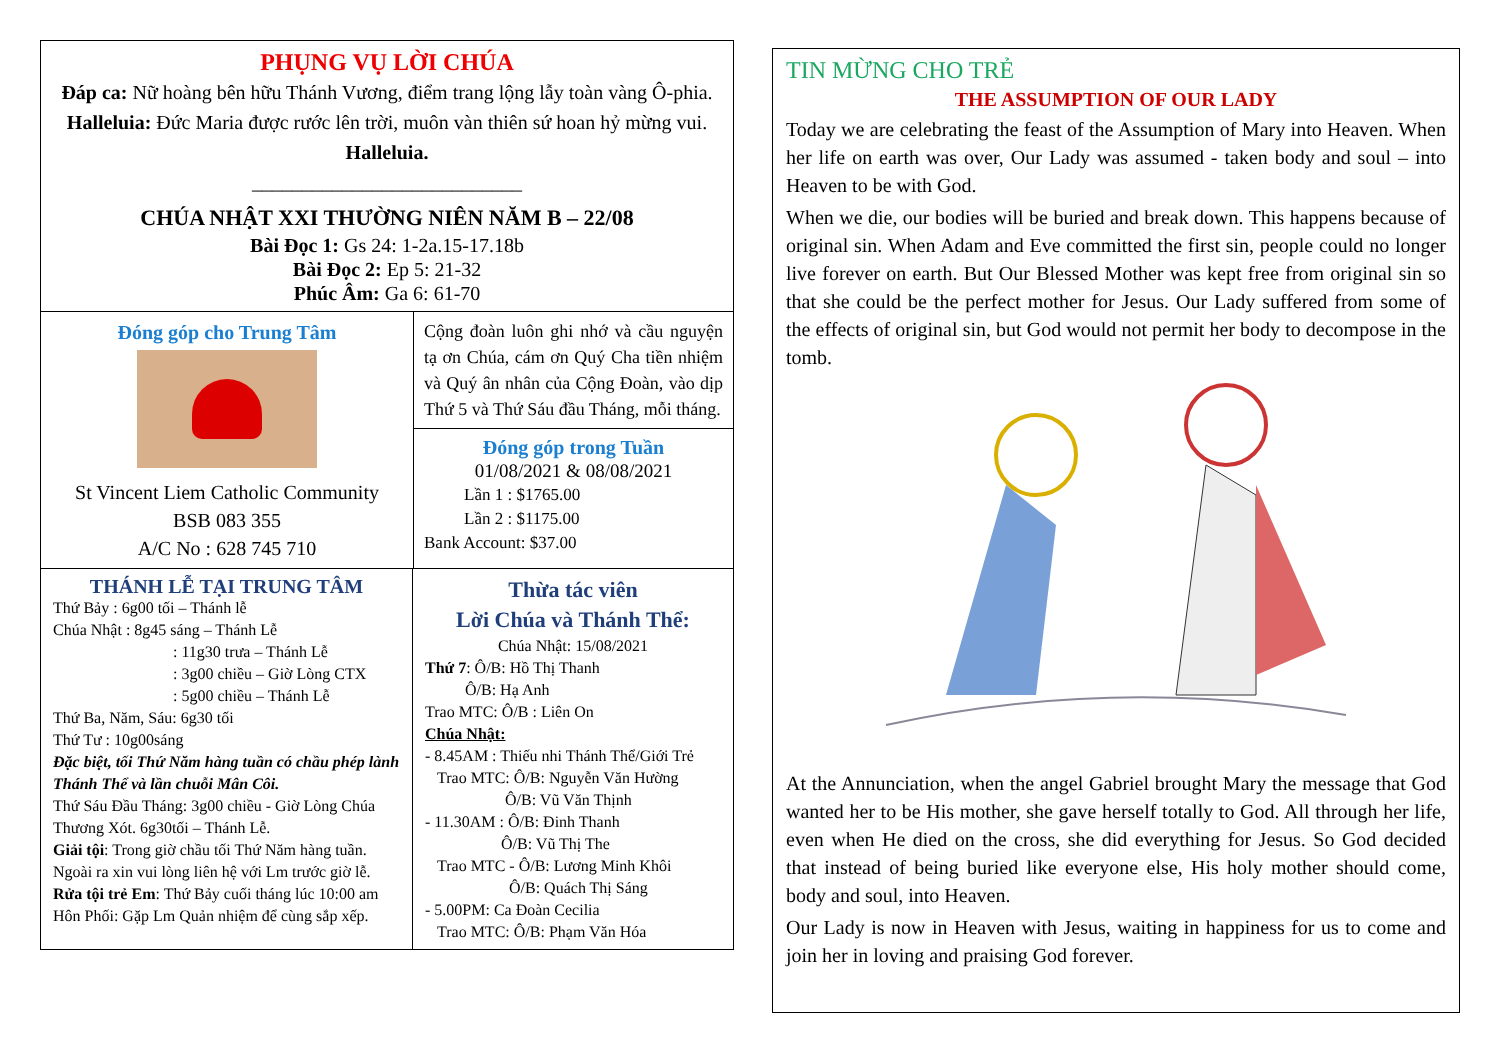PHỤNG VỤ LỜI CHÚA
Đáp ca: Nữ hoàng bên hữu Thánh Vương, điểm trang lộng lẫy toàn vàng Ô-phia.
Halleluia: Đức Maria được rước lên trời, muôn vàn thiên sứ hoan hỷ mừng vui. Halleluia.
___________________________
CHÚA NHẬT XXI THƯỜNG NIÊN NĂM B – 22/08
Bài Đọc 1: Gs 24: 1-2a.15-17.18b
Bài Đọc 2: Ep 5: 21-32
Phúc Âm: Ga 6: 61-70
Đóng góp cho Trung Tâm
St Vincent Liem Catholic Community
BSB 083 355
A/C No : 628 745 710
Cộng đoàn luôn ghi nhớ và cầu nguyện tạ ơn Chúa, cám ơn Quý Cha tiền nhiệm và Quý ân nhân của Cộng Đoàn, vào dịp Thứ 5 và Thứ Sáu đầu Tháng, mỗi tháng.
Đóng góp trong Tuần
01/08/2021 & 08/08/2021
Lần 1 : $1765.00
Lần 2 : $1175.00
Bank Account: $37.00
THÁNH LỄ TẠI TRUNG TÂM
Thứ Bảy : 6g00 tối – Thánh lễ
Chúa Nhật : 8g45 sáng – Thánh Lễ
: 11g30 trưa – Thánh Lễ
: 3g00 chiều – Giờ Lòng CTX
: 5g00 chiều – Thánh Lễ
Thứ Ba, Năm, Sáu: 6g30 tối
Thứ Tư : 10g00sáng
Đặc biệt, tối Thứ Năm hàng tuần có chầu phép lành Thánh Thể và lần chuỗi Mân Côi.
Thứ Sáu Đầu Tháng: 3g00 chiều - Giờ Lòng Chúa Thương Xót. 6g30tối – Thánh Lễ.
Giải tội: Trong giờ chầu tối Thứ Năm hàng tuần. Ngoài ra xin vui lòng liên hệ với Lm trước giờ lễ.
Rửa tội trẻ Em: Thứ Bảy cuối tháng lúc 10:00 am
Hôn Phối: Gặp Lm Quản nhiệm để cùng sắp xếp.
Thừa tác viên
Lời Chúa và Thánh Thể:
Chúa Nhật: 15/08/2021
Thứ 7: Ô/B: Hồ Thị Thanh
Ô/B: Hạ Anh
Trao MTC: Ô/B : Liên On
Chúa Nhật:
- 8.45AM : Thiếu nhi Thánh Thể/Giới Trẻ
Trao MTC: Ô/B: Nguyễn Văn Hường
Ô/B: Vũ Văn Thịnh
- 11.30AM : Ô/B: Đinh Thanh
Ô/B: Vũ Thị The
Trao MTC - Ô/B: Lương Minh Khôi
Ô/B: Quách Thị Sáng
- 5.00PM: Ca Đoàn Cecilia
Trao MTC: Ô/B: Phạm Văn Hóa
TIN MỪNG CHO TRẺ
THE ASSUMPTION OF OUR LADY
Today we are celebrating the feast of the Assumption of Mary into Heaven. When her life on earth was over, Our Lady was assumed - taken body and soul – into Heaven to be with God.
When we die, our bodies will be buried and break down. This happens because of original sin. When Adam and Eve committed the first sin, people could no longer live forever on earth. But Our Blessed Mother was kept free from original sin so that she could be the perfect mother for Jesus. Our Lady suffered from some of the effects of original sin, but God would not permit her body to decompose in the tomb.
At the Annunciation, when the angel Gabriel brought Mary the message that God wanted her to be His mother, she gave herself totally to God. All through her life, even when He died on the cross, she did everything for Jesus. So God decided that instead of being buried like everyone else, His holy mother should come, body and soul, into Heaven.
Our Lady is now in Heaven with Jesus, waiting in happiness for us to come and join her in loving and praising God forever.